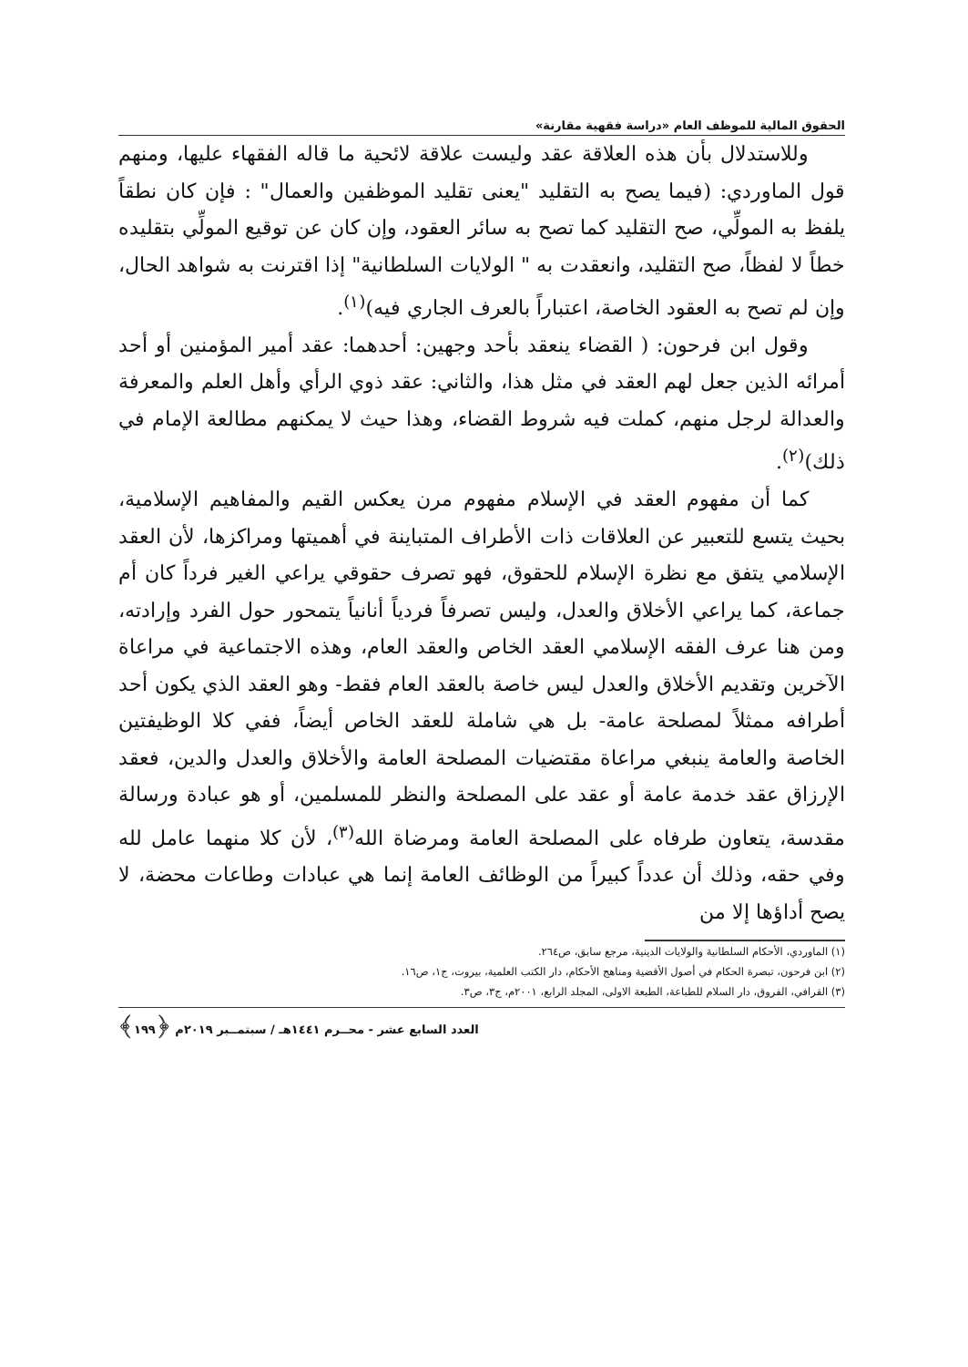الحقوق المالية للموظف العام «دراسة فقهية مقارنة»
وللاستدلال بأن هذه العلاقة عقد وليست علاقة لائحية ما قاله الفقهاء عليها، ومنهم قول الماوردي: (فيما يصح به التقليد "يعنى تقليد الموظفين والعمال" : فإن كان نطقاً يلفظ به المولِّي، صح التقليد كما تصح به سائر العقود، وإن كان عن توقيع المولِّي بتقليده خطاً لا لفظاً، صح التقليد، وانعقدت به " الولايات السلطانية" إذا اقترنت به شواهد الحال، وإن لم تصح به العقود الخاصة، اعتباراً بالعرف الجاري فيه)<sup>(١)</sup>.
وقول ابن فرحون: ( القضاء ينعقد بأحد وجهين: أحدهما: عقد أمير المؤمنين أو أحد أمرائه الذين جعل لهم العقد في مثل هذا، والثاني: عقد ذوي الرأي وأهل العلم والمعرفة والعدالة لرجل منهم، كملت فيه شروط القضاء، وهذا حيث لا يمكنهم مطالعة الإمام في ذلك)<sup>(٢)</sup>.
كما أن مفهوم العقد في الإسلام مفهوم مرن يعكس القيم والمفاهيم الإسلامية، بحيث يتسع للتعبير عن العلاقات ذات الأطراف المتباينة في أهميتها ومراكزها، لأن العقد الإسلامي يتفق مع نظرة الإسلام للحقوق، فهو تصرف حقوقي يراعي الغير فرداً كان أم جماعة، كما يراعي الأخلاق والعدل، وليس تصرفاً فردياً أنانياً يتمحور حول الفرد وإرادته، ومن هنا عرف الفقه الإسلامي العقد الخاص والعقد العام، وهذه الاجتماعية في مراعاة الآخرين وتقديم الأخلاق والعدل ليس خاصة بالعقد العام فقط- وهو العقد الذي يكون أحد أطرافه ممثلاً لمصلحة عامة- بل هي شاملة للعقد الخاص أيضاً، ففي كلا الوظيفتين الخاصة والعامة ينبغي مراعاة مقتضيات المصلحة العامة والأخلاق والعدل والدين، فعقد الإرزاق عقد خدمة عامة أو عقد على المصلحة والنظر للمسلمين، أو هو عبادة ورسالة مقدسة، يتعاون طرفاه على المصلحة العامة ومرضاة الله<sup>(٣)</sup>، لأن كلا منهما عامل لله وفي حقه، وذلك أن عدداً كبيراً من الوظائف العامة إنما هي عبادات وطاعات محضة، لا يصح أداؤها إلا من
(١) الماوردي، الأحكام السلطانية والولايات الدينية، مرجع سابق، ص٢٦٤.
(٢) ابن فرحون، تبصرة الحكام في أصول الأقضية ومناهج الأحكام، دار الكتب العلمية، بيروت، ج١، ص١٦.
(٣) القرافي، الفروق، دار السلام للطباعة، الطبعة الاولى، المجلد الرابع، ٢٠٠١م، ج٣، ص٣.
العدد السابع عشر - محــرم ١٤٤١هـ / سبتمــبر ٢٠١٩م ﴿١٩٩﴾